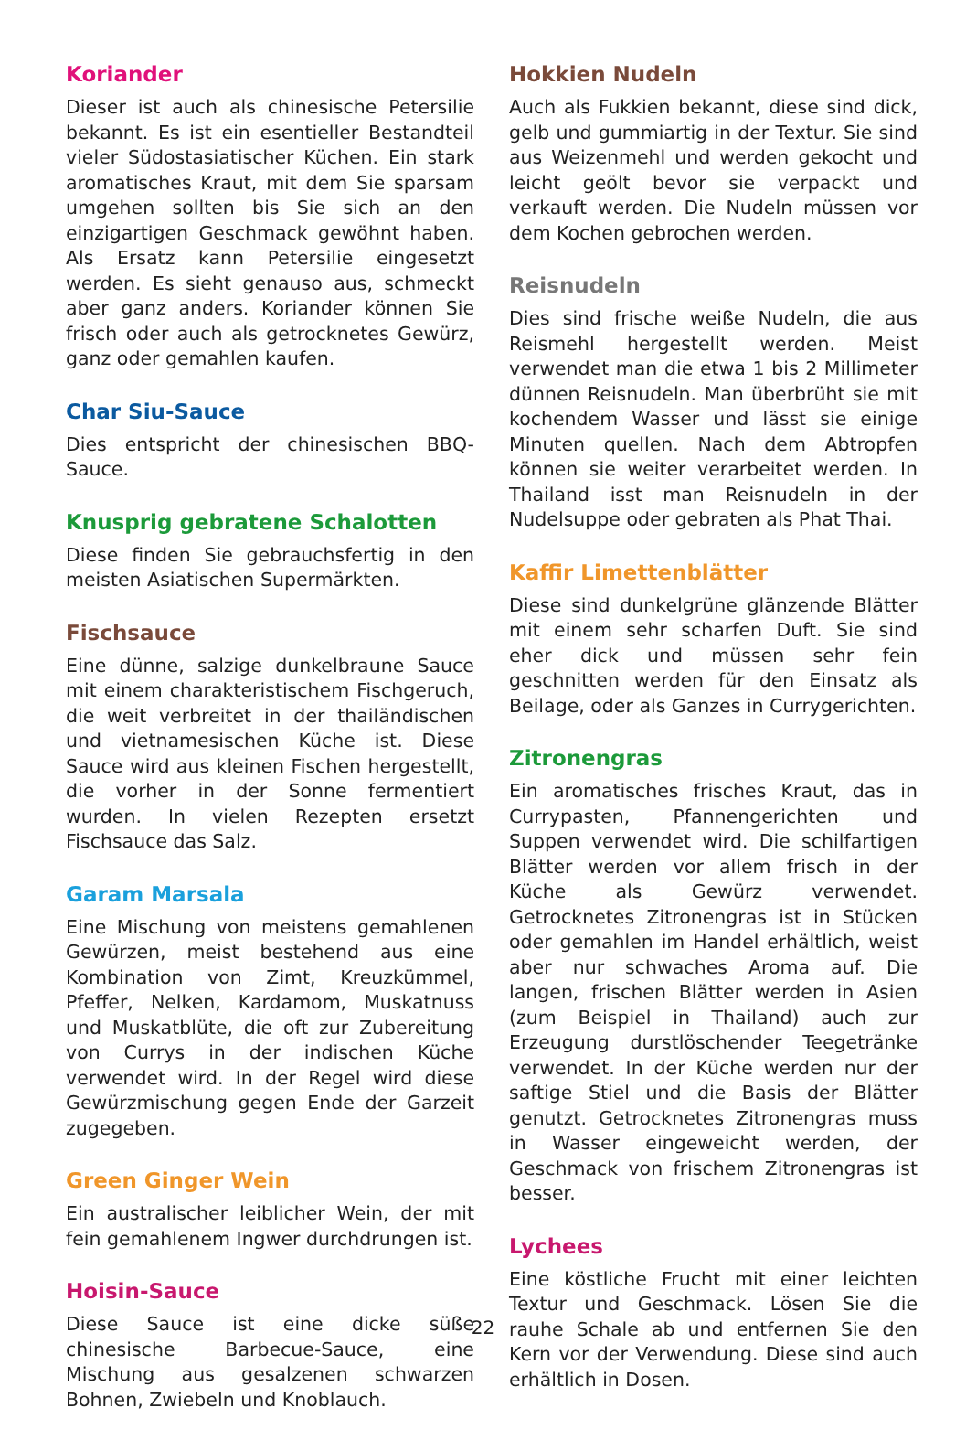Koriander
Dieser ist auch als chinesische Petersilie bekannt. Es ist ein esentieller Bestandteil vieler Südostasiatischer Küchen. Ein stark aromatisches Kraut, mit dem Sie sparsam umgehen sollten bis Sie sich an den einzigartigen Geschmack gewöhnt haben. Als Ersatz kann Petersilie eingesetzt werden. Es sieht genauso aus, schmeckt aber ganz anders. Koriander können Sie frisch oder auch als getrocknetes Gewürz, ganz oder gemahlen kaufen.
Char Siu-Sauce
Dies entspricht der chinesischen BBQ-Sauce.
Knusprig gebratene Schalotten
Diese finden Sie gebrauchsfertig in den meisten Asiatischen Supermärkten.
Fischsauce
Eine dünne, salzige dunkelbraune Sauce mit einem charakteristischem Fischgeruch, die weit verbreitet in der thailändischen und vietnamesischen Küche ist. Diese Sauce wird aus kleinen Fischen hergestellt, die vorher in der Sonne fermentiert wurden. In vielen Rezepten ersetzt Fischsauce das Salz.
Garam Marsala
Eine Mischung von meistens gemahlenen Gewürzen, meist bestehend aus eine Kombination von Zimt, Kreuzkümmel, Pfeffer, Nelken, Kardamom, Muskatnuss und Muskatblüte, die oft zur Zubereitung von Currys in der indischen Küche verwendet wird. In der Regel wird diese Gewürzmischung gegen Ende der Garzeit zugegeben.
Green Ginger Wein
Ein australischer leiblicher Wein, der mit fein gemahlenem Ingwer durchdrungen ist.
Hoisin-Sauce
Diese Sauce ist eine dicke süße chinesische Barbecue-Sauce, eine Mischung aus gesalzenen schwarzen Bohnen, Zwiebeln und Knoblauch.
Hokkien Nudeln
Auch als Fukkien bekannt, diese sind dick, gelb und gummiartig in der Textur. Sie sind aus Weizenmehl und werden gekocht und leicht geölt bevor sie verpackt und verkauft werden. Die Nudeln müssen vor dem Kochen gebrochen werden.
Reisnudeln
Dies sind frische weiße Nudeln, die aus Reismehl hergestellt werden. Meist verwendet man die etwa 1 bis 2 Millimeter dünnen Reisnudeln. Man überbrüht sie mit kochendem Wasser und lässt sie einige Minuten quellen. Nach dem Abtropfen können sie weiter verarbeitet werden. In Thailand isst man Reisnudeln in der Nudelsuppe oder gebraten als Phat Thai.
Kaffir Limettenblätter
Diese sind dunkelgrüne glänzende Blätter mit einem sehr scharfen Duft. Sie sind eher dick und müssen sehr fein geschnitten werden für den Einsatz als Beilage, oder als Ganzes in Currygerichten.
Zitronengras
Ein aromatisches frisches Kraut, das in Currypasten, Pfannengerichten und Suppen verwendet wird. Die schilfartigen Blätter werden vor allem frisch in der Küche als Gewürz verwendet. Getrocknetes Zitronengras ist in Stücken oder gemahlen im Handel erhältlich, weist aber nur schwaches Aroma auf. Die langen, frischen Blätter werden in Asien (zum Beispiel in Thailand) auch zur Erzeugung durstlöschender Teegetränke verwendet. In der Küche werden nur der saftige Stiel und die Basis der Blätter genutzt. Getrocknetes Zitronengras muss in Wasser eingeweicht werden, der Geschmack von frischem Zitronengras ist besser.
Lychees
Eine köstliche Frucht mit einer leichten Textur und Geschmack. Lösen Sie die rauhe Schale ab und entfernen Sie den Kern vor der Verwendung. Diese sind auch erhältlich in Dosen.
22